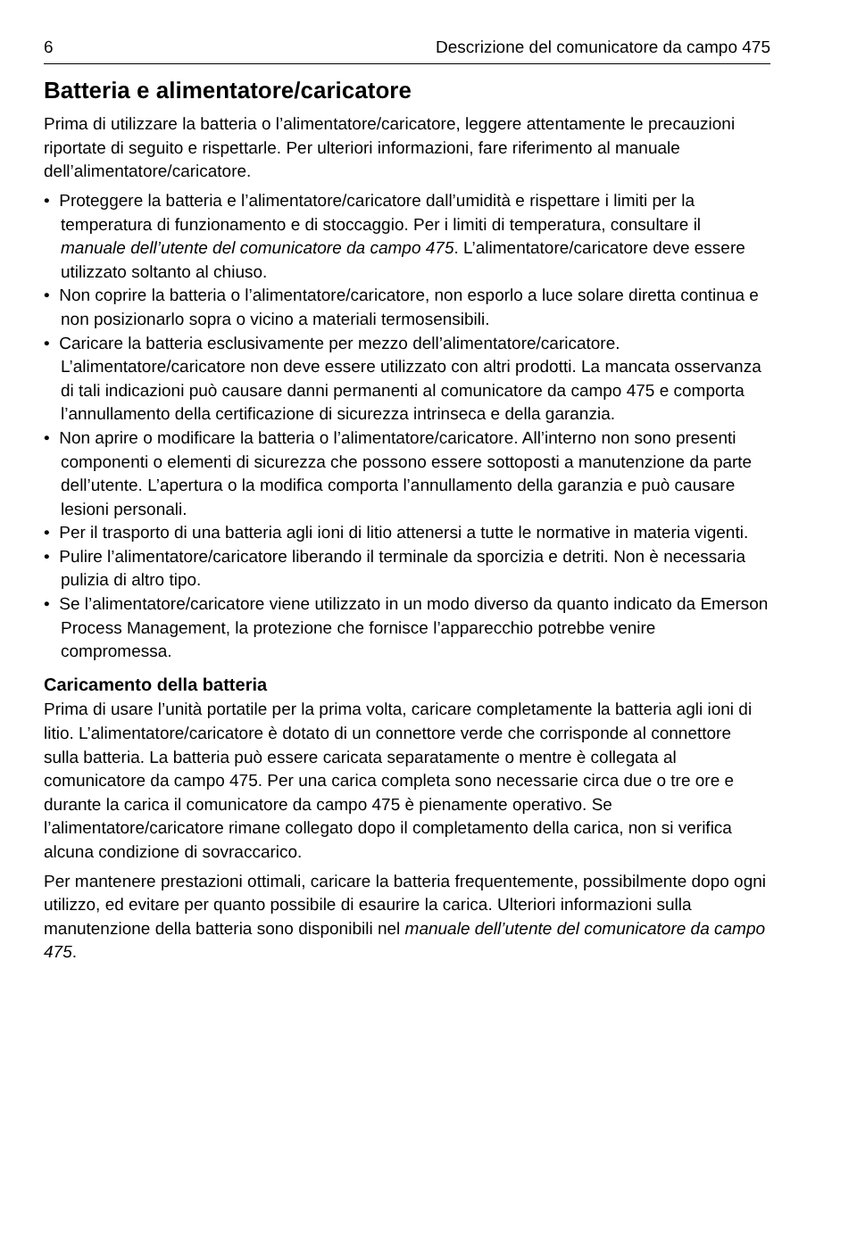6 Descrizione del comunicatore da campo 475
Batteria e alimentatore/caricatore
Prima di utilizzare la batteria o l’alimentatore/caricatore, leggere attentamente le precauzioni riportate di seguito e rispettarle. Per ulteriori informazioni, fare riferimento al manuale dell’alimentatore/caricatore.
• Proteggere la batteria e l’alimentatore/caricatore dall’umidità e rispettare i limiti per la temperatura di funzionamento e di stoccaggio. Per i limiti di temperatura, consultare il manuale dell’utente del comunicatore da campo 475. L’alimentatore/caricatore deve essere utilizzato soltanto al chiuso.
• Non coprire la batteria o l’alimentatore/caricatore, non esporlo a luce solare diretta continua e non posizionarlo sopra o vicino a materiali termosensibili.
• Caricare la batteria esclusivamente per mezzo dell’alimentatore/caricatore. L’alimentatore/caricatore non deve essere utilizzato con altri prodotti. La mancata osservanza di tali indicazioni può causare danni permanenti al comunicatore da campo 475 e comporta l’annullamento della certificazione di sicurezza intrinseca e della garanzia.
• Non aprire o modificare la batteria o l’alimentatore/caricatore. All’interno non sono presenti componenti o elementi di sicurezza che possono essere sottoposti a manutenzione da parte dell’utente. L’apertura o la modifica comporta l’annullamento della garanzia e può causare lesioni personali.
• Per il trasporto di una batteria agli ioni di litio attenersi a tutte le normative in materia vigenti.
• Pulire l’alimentatore/caricatore liberando il terminale da sporcizia e detriti. Non è necessaria pulizia di altro tipo.
• Se l’alimentatore/caricatore viene utilizzato in un modo diverso da quanto indicato da Emerson Process Management, la protezione che fornisce l’apparecchio potrebbe venire compromessa.
Caricamento della batteria
Prima di usare l’unità portatile per la prima volta, caricare completamente la batteria agli ioni di litio. L’alimentatore/caricatore è dotato di un connettore verde che corrisponde al connettore sulla batteria. La batteria può essere caricata separatamente o mentre è collegata al comunicatore da campo 475. Per una carica completa sono necessarie circa due o tre ore e durante la carica il comunicatore da campo 475 è pienamente operativo. Se l’alimentatore/caricatore rimane collegato dopo il completamento della carica, non si verifica alcuna condizione di sovraccarico.
Per mantenere prestazioni ottimali, caricare la batteria frequentemente, possibilmente dopo ogni utilizzo, ed evitare per quanto possibile di esaurire la carica. Ulteriori informazioni sulla manutenzione della batteria sono disponibili nel manuale dell’utente del comunicatore da campo 475.